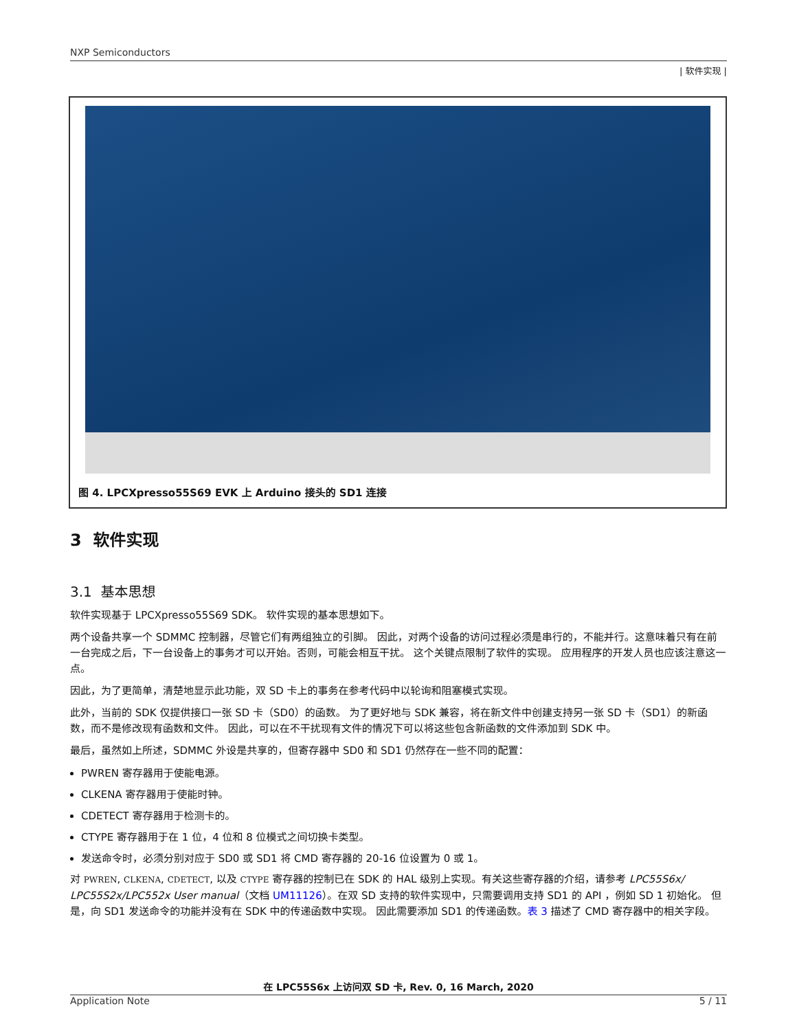NXP Semiconductors
| 软件实现 |
图 4. LPCXpresso55S69 EVK 上 Arduino 接头的 SD1 连接
3 软件实现
3.1 基本思想
软件实现基于 LPCXpresso55S69 SDK。 软件实现的基本思想如下。
两个设备共享一个 SDMMC 控制器，尽管它们有两组独立的引脚。 因此，对两个设备的访问过程必须是串行的，不能并行。这意味着只有在前一台完成之后，下一台设备上的事务才可以开始。否则，可能会相互干扰。 这个关键点限制了软件的实现。 应用程序的开发人员也应该注意这一点。
因此，为了更简单，清楚地显示此功能，双 SD 卡上的事务在参考代码中以轮询和阻塞模式实现。
此外，当前的 SDK 仅提供接口一张 SD 卡（SD0）的函数。 为了更好地与 SDK 兼容，将在新文件中创建支持另一张 SD 卡（SD1）的新函数，而不是修改现有函数和文件。 因此，可以在不干扰现有文件的情况下可以将这些包含新函数的文件添加到 SDK 中。
最后，虽然如上所述，SDMMC 外设是共享的，但寄存器中 SD0 和 SD1 仍然存在一些不同的配置：
PWREN 寄存器用于使能电源。
CLKENA 寄存器用于使能时钟。
CDETECT 寄存器用于检测卡的。
CTYPE 寄存器用于在 1 位，4 位和 8 位模式之间切换卡类型。
发送命令时，必须分别对应于 SD0 或 SD1 将 CMD 寄存器的 20-16 位设置为 0 或 1。
对 PWREN, CLKENA, CDETECT, 以及 CTYPE 寄存器的控制已在 SDK 的 HAL 级别上实现。有关这些寄存器的介绍，请参考 LPC55S6x/ LPC55S2x/LPC552x User manual（文档 UM11126）。在双 SD 支持的软件实现中，只需要调用支持 SD1 的 API ，例如 SD 1 初始化。 但是，向 SD1 发送命令的功能并没有在 SDK 中的传递函数中实现。 因此需要添加 SD1 的传递函数。表 3 描述了 CMD 寄存器中的相关字段。
在 LPC55S6x 上访问双 SD 卡, Rev. 0, 16 March, 2020
Application Note 5 / 11